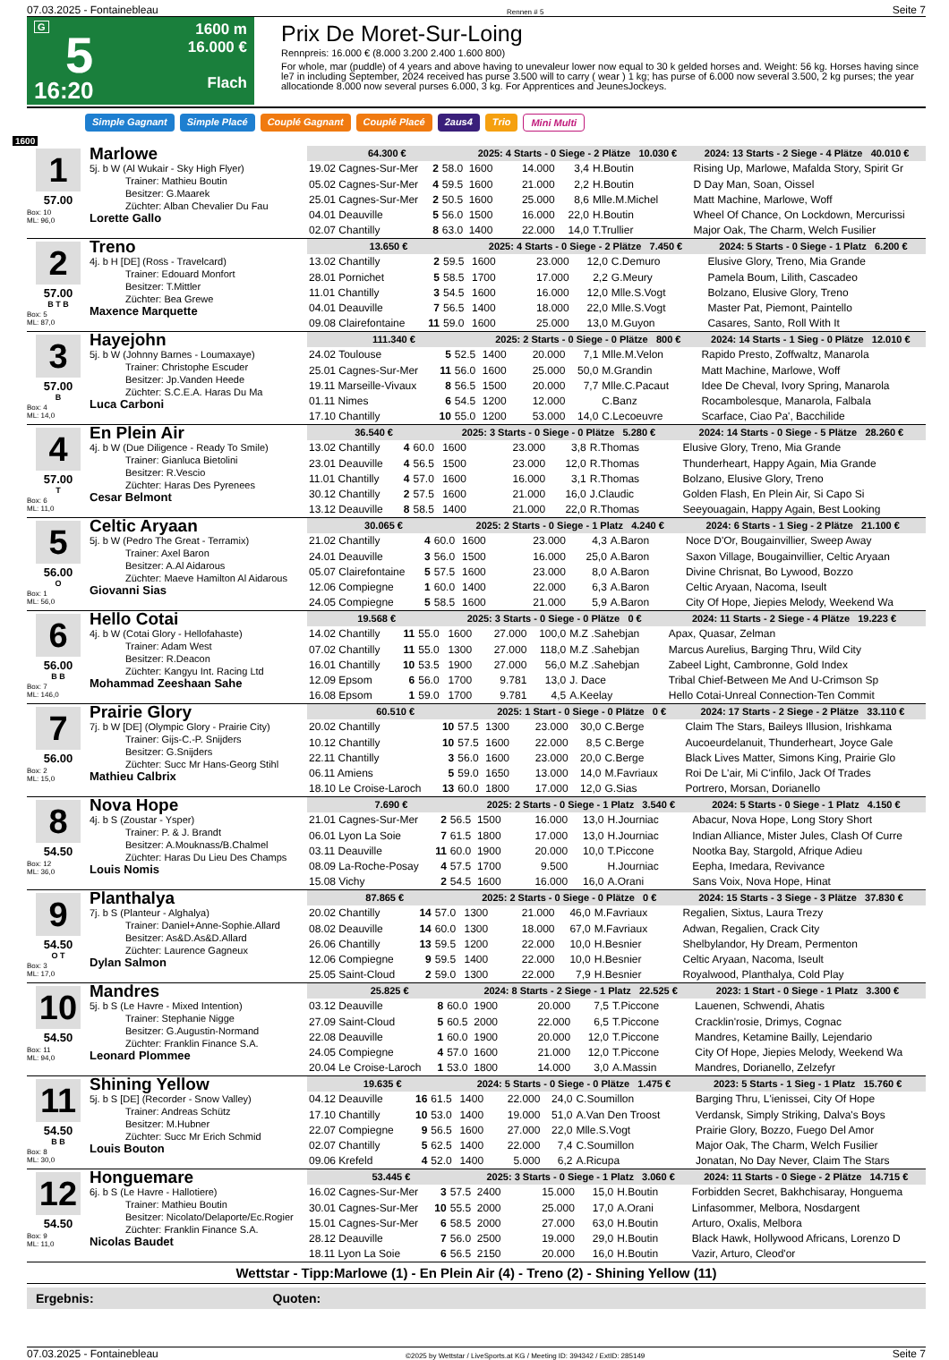07.03.2025 - Fontainebleau Rennen # 5 Seite 7
G
5
16:20
1600 m
16.000 €
Flach
Prix De Moret-Sur-Loing
Rennpreis: 16.000 € (8.000 3.200 2.400 1.600 800)
For whole, mar (puddle) of 4 years and above having to unevaleur lower now equal to 30 k gelded horses and. Weight: 56 kg. Horses having since le7 in including September, 2024 received has purse 3.500 will to carry ( wear ) 1 kg; has purse of 6.000 now several 3.500, 2 kg purses; the year allocationde 8.000 now several purses 6.000, 3 kg. For Apprentices and JeunesJockeys.
Simple Gagnant Simple Placé Couplé Gagnant Couplé Placé 2aus4 Trio Mini Multi
1600
1
57.00
Box: 10
ML: 96,0
Marlowe
5j. b W (Al Wukair - Sky High Flyer)
Trainer: Mathieu Boutin
Besitzer: G.Maarek
Züchter: Alban Chevalier Du Fau
Lorette Gallo
| 64.300 € | | | 2025: 4 Starts - 0 Siege - 2 Plätze 10.030 € | | | | 2024: 13 Starts - 2 Siege - 4 Plätze 40.010 € | |
| --- | --- | --- | --- | --- | --- | --- | --- | --- |
| 19.02 Cagnes-Sur-Mer | 2 | 58.0 | 1600 | 14.000 | 3,4 | H.Boutin | | Rising Up, Marlowe, Mafalda Story, Spirit Gr |
| 05.02 Cagnes-Sur-Mer | 4 | 59.5 | 1600 | 21.000 | 2,2 | H.Boutin | | D Day Man, Soan, Oissel |
| 25.01 Cagnes-Sur-Mer | 2 | 50.5 | 1600 | 25.000 | 8,6 | Mlle.M.Michel | | Matt Machine, Marlowe, Woff |
| 04.01 Deauville | 5 | 56.0 | 1500 | 16.000 | 22,0 | H.Boutin | | Wheel Of Chance, On Lockdown, Mercurissi |
| 02.07 Chantilly | 8 | 63.0 | 1400 | 22.000 | 14,0 | T.Trullier | | Major Oak, The Charm, Welch Fusilier |
2
57.00
B T B
Box: 5
ML: 87,0
Treno
4j. b H [DE] (Ross - Travelcard)
Trainer: Edouard Monfort
Besitzer: T.Mittler
Züchter: Bea Grewe
Maxence Marquette
| 13.650 € | | | 2025: 4 Starts - 0 Siege - 2 Plätze 7.450 € | | | | 2024: 5 Starts - 0 Siege - 1 Platz 6.200 € | |
| --- | --- | --- | --- | --- | --- | --- | --- | --- |
| 13.02 Chantilly | 2 | 59.5 | 1600 | 23.000 | 12,0 | C.Demuro | | Elusive Glory, Treno, Mia Grande |
| 28.01 Pornichet | 5 | 58.5 | 1700 | 17.000 | 2,2 | G.Meury | | Pamela Boum, Lilith, Cascadeo |
| 11.01 Chantilly | 3 | 54.5 | 1600 | 16.000 | 12,0 | Mlle.S.Vogt | | Bolzano, Elusive Glory, Treno |
| 04.01 Deauville | 7 | 56.5 | 1400 | 18.000 | 22,0 | Mlle.S.Vogt | | Master Pat, Piemont, Paintello |
| 09.08 Clairefontaine | 11 | 59.0 | 1600 | 25.000 | 13,0 | M.Guyon | | Casares, Santo, Roll With It |
3
57.00
B
Box: 4
ML: 14,0
Hayejohn
5j. b W (Johnny Barnes - Loumaxaye)
Trainer: Christophe Escuder
Besitzer: Jp.Vanden Heede
Züchter: S.C.E.A. Haras Du Ma
Luca Carboni
| 111.340 € | | | 2025: 2 Starts - 0 Siege - 0 Plätze 800 € | | | | 2024: 14 Starts - 1 Sieg - 0 Plätze 12.010 € | |
| --- | --- | --- | --- | --- | --- | --- | --- | --- |
| 24.02 Toulouse | 5 | 52.5 | 1400 | 20.000 | 7,1 | Mlle.M.Velon | | Rapido Presto, Zoffwaltz, Manarola |
| 25.01 Cagnes-Sur-Mer | 11 | 56.0 | 1600 | 25.000 | 50,0 | M.Grandin | | Matt Machine, Marlowe, Woff |
| 19.11 Marseille-Vivaux | 8 | 56.5 | 1500 | 20.000 | 7,7 | Mlle.C.Pacaut | | Idee De Cheval, Ivory Spring, Manarola |
| 01.11 Nimes | 6 | 54.5 | 1200 | 12.000 | | C.Banz | | Rocambolesque, Manarola, Falbala |
| 17.10 Chantilly | 10 | 55.0 | 1200 | 53.000 | 14,0 | C.Lecoeuvre | | Scarface, Ciao Pa', Bacchilide |
4
57.00
T
Box: 6
ML: 11,0
En Plein Air
4j. b W (Due Diligence - Ready To Smile)
Trainer: Gianluca Bietolini
Besitzer: R.Vescio
Züchter: Haras Des Pyrenees
Cesar Belmont
| 36.540 € | | | 2025: 3 Starts - 0 Siege - 0 Plätze 5.280 € | | | | 2024: 14 Starts - 0 Siege - 5 Plätze 28.260 € | |
| --- | --- | --- | --- | --- | --- | --- | --- | --- |
| 13.02 Chantilly | 4 | 60.0 | 1600 | 23.000 | 3,8 | R.Thomas | | Elusive Glory, Treno, Mia Grande |
| 23.01 Deauville | 4 | 56.5 | 1500 | 23.000 | 12,0 | R.Thomas | | Thunderheart, Happy Again, Mia Grande |
| 11.01 Chantilly | 4 | 57.0 | 1600 | 16.000 | 3,1 | R.Thomas | | Bolzano, Elusive Glory, Treno |
| 30.12 Chantilly | 2 | 57.5 | 1600 | 21.000 | 16,0 | J.Claudic | | Golden Flash, En Plein Air, Si Capo Si |
| 13.12 Deauville | 8 | 58.5 | 1400 | 21.000 | 22,0 | R.Thomas | | Seeyouagain, Happy Again, Best Looking |
5
56.00
O
Box: 1
ML: 56,0
Celtic Aryaan
5j. b W (Pedro The Great - Terramix)
Trainer: Axel Baron
Besitzer: A.Al Aidarous
Züchter: Maeve Hamilton Al Aidarous
Giovanni Sias
| 30.065 € | | | 2025: 2 Starts - 0 Siege - 1 Platz 4.240 € | | | | 2024: 6 Starts - 1 Sieg - 2 Plätze 21.100 € | |
| --- | --- | --- | --- | --- | --- | --- | --- | --- |
| 21.02 Chantilly | 4 | 60.0 | 1600 | 23.000 | 4,3 | A.Baron | | Noce D'Or, Bougainvillier, Sweep Away |
| 24.01 Deauville | 3 | 56.0 | 1500 | 16.000 | 25,0 | A.Baron | | Saxon Village, Bougainvillier, Celtic Aryaan |
| 05.07 Clairefontaine | 5 | 57.5 | 1600 | 23.000 | 8,0 | A.Baron | | Divine Chrisnat, Bo Lywood, Bozzo |
| 12.06 Compiegne | 1 | 60.0 | 1400 | 22.000 | 6,3 | A.Baron | | Celtic Aryaan, Nacoma, Iseult |
| 24.05 Compiegne | 5 | 58.5 | 1600 | 21.000 | 5,9 | A.Baron | | City Of Hope, Jiepies Melody, Weekend Wa |
6
56.00
B B
Box: 7
ML: 146,0
Hello Cotai
4j. b W (Cotai Glory - Hellofahaste)
Trainer: Adam West
Besitzer: R.Deacon
Züchter: Kangyu Int. Racing Ltd
Mohammad Zeeshaan Sahe
| 19.568 € | | | 2025: 3 Starts - 0 Siege - 0 Plätze 0 € | | | | 2024: 11 Starts - 2 Siege - 4 Plätze 19.223 € | |
| --- | --- | --- | --- | --- | --- | --- | --- | --- |
| 14.02 Chantilly | 11 | 55.0 | 1600 | 27.000 | 100,0 | M.Z .Sahebjan | | Apax, Quasar, Zelman |
| 07.02 Chantilly | 11 | 55.0 | 1300 | 27.000 | 118,0 | M.Z .Sahebjan | | Marcus Aurelius, Barging Thru, Wild City |
| 16.01 Chantilly | 10 | 53.5 | 1900 | 27.000 | 56,0 | M.Z .Sahebjan | | Zabeel Light, Cambronne, Gold Index |
| 12.09 Epsom | 6 | 56.0 | 1700 | 9.781 | 13,0 | J. Dace | | Tribal Chief-Between Me And U-Crimson Sp |
| 16.08 Epsom | 1 | 59.0 | 1700 | 9.781 | 4,5 | A.Keelay | | Hello Cotai-Unreal Connection-Ten Commit |
7
56.00
Box: 2
ML: 15,0
Prairie Glory
7j. b W [DE] (Olympic Glory - Prairie City)
Trainer: Gijs-C.-P. Snijders
Besitzer: G.Snijders
Züchter: Succ Mr Hans-Georg Stihl
Mathieu Calbrix
| 60.510 € | | | 2025: 1 Start - 0 Siege - 0 Plätze 0 € | | | | 2024: 17 Starts - 2 Siege - 2 Plätze 33.110 € | |
| --- | --- | --- | --- | --- | --- | --- | --- | --- |
| 20.02 Chantilly | 10 | 57.5 | 1300 | 23.000 | 30,0 | C.Berge | | Claim The Stars, Baileys Illusion, Irishkama |
| 10.12 Chantilly | 10 | 57.5 | 1600 | 22.000 | 8,5 | C.Berge | | Aucoeurdelanuit, Thunderheart, Joyce Gale |
| 22.11 Chantilly | 3 | 56.0 | 1600 | 23.000 | 20,0 | C.Berge | | Black Lives Matter, Simons King, Prairie Glo |
| 06.11 Amiens | 5 | 59.0 | 1650 | 13.000 | 14,0 | M.Favriaux | | Roi De L'air, Mi C'infilo, Jack Of Trades |
| 18.10 Le Croise-Laroch | 13 | 60.0 | 1800 | 17.000 | 12,0 | G.Sias | | Portrero, Morsan, Dorianello |
8
54.50
Box: 12
ML: 36,0
Nova Hope
4j. b S (Zoustar - Ysper)
Trainer: P. & J. Brandt
Besitzer: A.Mouknass/B.Chalmel
Züchter: Haras Du Lieu Des Champs
Louis Nomis
| 7.690 € | | | 2025: 2 Starts - 0 Siege - 1 Platz 3.540 € | | | | 2024: 5 Starts - 0 Siege - 1 Platz 4.150 € | |
| --- | --- | --- | --- | --- | --- | --- | --- | --- |
| 21.01 Cagnes-Sur-Mer | 2 | 56.5 | 1500 | 16.000 | 13,0 | H.Journiac | | Abacur, Nova Hope, Long Story Short |
| 06.01 Lyon La Soie | 7 | 61.5 | 1800 | 17.000 | 13,0 | H.Journiac | | Indian Alliance, Mister Jules, Clash Of Curre |
| 03.11 Deauville | 11 | 60.0 | 1900 | 20.000 | 10,0 | T.Piccone | | Nootka Bay, Stargold, Afrique Adieu |
| 08.09 La-Roche-Posay | 4 | 57.5 | 1700 | 9.500 | | H.Journiac | | Eepha, Imedara, Revivance |
| 15.08 Vichy | 2 | 54.5 | 1600 | 16.000 | 16,0 | A.Orani | | Sans Voix, Nova Hope, Hinat |
9
54.50
O T
Box: 3
ML: 17,0
Planthalya
7j. b S (Planteur - Alghalya)
Trainer: Daniel+Anne-Sophie.Allard
Besitzer: As&D.As&D.Allard
Züchter: Laurence Gagneux
Dylan Salmon
| 87.865 € | | | 2025: 2 Starts - 0 Siege - 0 Plätze 0 € | | | | 2024: 15 Starts - 3 Siege - 3 Plätze 37.830 € | |
| --- | --- | --- | --- | --- | --- | --- | --- | --- |
| 20.02 Chantilly | 14 | 57.0 | 1300 | 21.000 | 46,0 | M.Favriaux | | Regalien, Sixtus, Laura Trezy |
| 08.02 Deauville | 14 | 60.0 | 1300 | 18.000 | 67,0 | M.Favriaux | | Adwan, Regalien, Crack City |
| 26.06 Chantilly | 13 | 59.5 | 1200 | 22.000 | 10,0 | H.Besnier | | Shelbylandor, Hy Dream, Permenton |
| 12.06 Compiegne | 9 | 59.5 | 1400 | 22.000 | 10,0 | H.Besnier | | Celtic Aryaan, Nacoma, Iseult |
| 25.05 Saint-Cloud | 2 | 59.0 | 1300 | 22.000 | 7,9 | H.Besnier | | Royalwood, Planthalya, Cold Play |
10
54.50
Box: 11
ML: 94,0
Mandres
5j. b S (Le Havre - Mixed Intention)
Trainer: Stephanie Nigge
Besitzer: G.Augustin-Normand
Züchter: Franklin Finance S.A.
Leonard Plommee
| 25.825 € | | | 2024: 8 Starts - 2 Siege - 1 Platz 22.525 € | | | | 2023: 1 Start - 0 Siege - 1 Platz 3.300 € | |
| --- | --- | --- | --- | --- | --- | --- | --- | --- |
| 03.12 Deauville | 8 | 60.0 | 1900 | 20.000 | 7,5 | T.Piccone | | Lauenen, Schwendi, Ahatis |
| 27.09 Saint-Cloud | 5 | 60.5 | 2000 | 22.000 | 6,5 | T.Piccone | | Cracklin'rosie, Drimys, Cognac |
| 22.08 Deauville | 1 | 60.0 | 1900 | 20.000 | 12,0 | T.Piccone | | Mandres, Ketamine Bailly, Lejendario |
| 24.05 Compiegne | 4 | 57.0 | 1600 | 21.000 | 12,0 | T.Piccone | | City Of Hope, Jiepies Melody, Weekend Wa |
| 20.04 Le Croise-Laroch | 1 | 53.0 | 1800 | 14.000 | 3,0 | A.Massin | | Mandres, Dorianello, Zelzefyr |
11
54.50
B B
Box: 8
ML: 30,0
Shining Yellow
5j. b S [DE] (Recorder - Snow Valley)
Trainer: Andreas Schütz
Besitzer: M.Hubner
Züchter: Succ Mr Erich Schmid
Louis Bouton
| 19.635 € | | | 2024: 5 Starts - 0 Siege - 0 Plätze 1.475 € | | | | 2023: 5 Starts - 1 Sieg - 1 Platz 15.760 € | |
| --- | --- | --- | --- | --- | --- | --- | --- | --- |
| 04.12 Deauville | 16 | 61.5 | 1400 | 22.000 | 24,0 | C.Soumillon | | Barging Thru, L'ienissei, City Of Hope |
| 17.10 Chantilly | 10 | 53.0 | 1400 | 19.000 | 51,0 | A.Van Den Troost | | Verdansk, Simply Striking, Dalva's Boys |
| 22.07 Compiegne | 9 | 56.5 | 1600 | 27.000 | 22,0 | Mlle.S.Vogt | | Prairie Glory, Bozzo, Fuego Del Amor |
| 02.07 Chantilly | 5 | 62.5 | 1400 | 22.000 | 7,4 | C.Soumillon | | Major Oak, The Charm, Welch Fusilier |
| 09.06 Krefeld | 4 | 52.0 | 1400 | 5.000 | 6,2 | A.Ricupa | | Jonatan, No Day Never, Claim The Stars |
12
54.50
Box: 9
ML: 11,0
Honguemare
6j. b S (Le Havre - Hallotiere)
Trainer: Mathieu Boutin
Besitzer: Nicolato/Delaporte/Ec.Rogier
Züchter: Franklin Finance S.A.
Nicolas Baudet
| 53.445 € | | | 2025: 3 Starts - 0 Siege - 1 Platz 3.060 € | | | | 2024: 11 Starts - 0 Siege - 2 Plätze 14.715 € | |
| --- | --- | --- | --- | --- | --- | --- | --- | --- |
| 16.02 Cagnes-Sur-Mer | 3 | 57.5 | 2400 | 15.000 | 15,0 | H.Boutin | | Forbidden Secret, Bakhchisaray, Honguema |
| 30.01 Cagnes-Sur-Mer | 10 | 55.5 | 2000 | 25.000 | 17,0 | A.Orani | | Linfasommer, Melbora, Nosdargent |
| 15.01 Cagnes-Sur-Mer | 6 | 58.5 | 2000 | 27.000 | 63,0 | H.Boutin | | Arturo, Oxalis, Melbora |
| 28.12 Deauville | 7 | 56.0 | 2500 | 19.000 | 29,0 | H.Boutin | | Black Hawk, Hollywood Africans, Lorenzo D |
| 18.11 Lyon La Soie | 6 | 56.5 | 2150 | 20.000 | 16,0 | H.Boutin | | Vazir, Arturo, Cleod'or |
Wettstar - Tipp:Marlowe (1) - En Plein Air (4) - Treno (2) - Shining Yellow (11)
Ergebnis: Quoten:
07.03.2025 - Fontainebleau ©2025 by Wettstar / LiveSports.at KG / Meeting ID: 394342 / ExtID: 285149 Seite 7